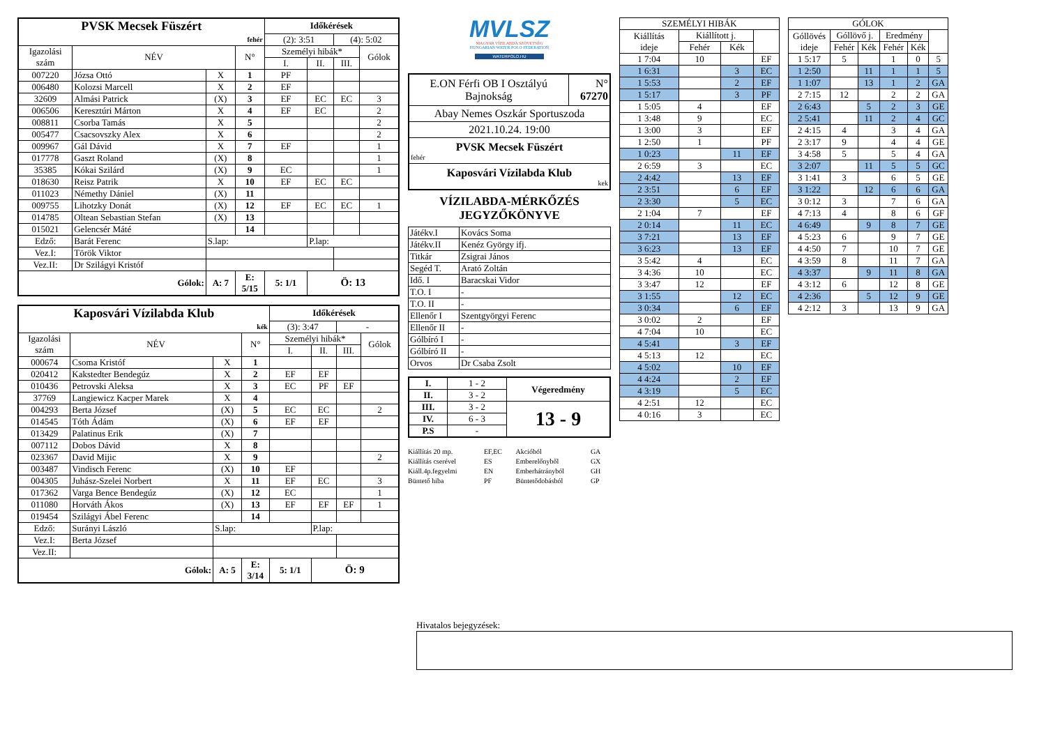| PVSK Mecsek Füszért | | | | Időkérések | | | |
| fehér | | | | (2): 3:51 | | (4): 5:02 | |
| Igazolási szám | NÉV | | N° | Személyi hibák* | | | Gólok |
| | | | | I. | II. | III. | |
| 007220 | Józsa Ottó | X | 1 | PF | | | |
| 006480 | Kolozsi Marcell | X | 2 | EF | | | |
| 32609 | Almási Patrick | (X) | 3 | EF | EC | EC | 3 |
| 006506 | Keresztúri Márton | X | 4 | EF | EC | | 2 |
| 008811 | Csorba Tamás | X | 5 | | | | 2 |
| 005477 | Csacsovszky Alex | X | 6 | | | | 2 |
| 009967 | Gál Dávid | X | 7 | EF | | | 1 |
| 017778 | Gaszt Roland | (X) | 8 | | | | 1 |
| 35385 | Kókai Szilárd | (X) | 9 | EC | | | 1 |
| 018630 | Reisz Patrik | X | 10 | EF | EC | EC | |
| 011023 | Némethy Dániel | (X) | 11 | | | | |
| 009755 | Lihotzky Donát | (X) | 12 | EF | EC | EC | 1 |
| 014785 | Oltean Sebastian Stefan | (X) | 13 | | | | |
| 015021 | Gelencsér Máté | | 14 | | | | |
| Edző: | Barát Ferenc | S.lap: | | | P.lap: | | |
| Vez.I: | Török Viktor | | | | | | |
| Vez.II: | Dr Szilágyi Kristóf | | | | | | |
| Gólok: | | A: 7 | E: 5/15 | 5: 1/1 | Ö: 13 | | |
| Kaposvári Vízilabda Klub | | | | Időkérések | | | |
| kék | | | | (3): 3:47 | | - | |
| Igazolási szám | NÉV | | N° | Személyi hibák* | | | Gólok |
| | | | | I. | II. | III. | |
| 000674 | Csoma Kristóf | X | 1 | | | | |
| 020412 | Kakstedter Bendegúz | X | 2 | EF | EF | | |
| 010436 | Petrovski Aleksa | X | 3 | EC | PF | EF | |
| 37769 | Langiewicz Kacper Marek | X | 4 | | | | |
| 004293 | Berta József | (X) | 5 | EC | EC | | 2 |
| 014545 | Tóth Ádám | (X) | 6 | EF | EF | | |
| 013429 | Palatinus Erik | (X) | 7 | | | | |
| 007112 | Dobos Dávid | X | 8 | | | | |
| 023367 | David Mijic | X | 9 | | | | 2 |
| 003487 | Vindisch Ferenc | (X) | 10 | EF | | | |
| 004305 | Juhász-Szelei Norbert | X | 11 | EF | EC | | 3 |
| 017362 | Varga Bence Bendegúz | (X) | 12 | EC | | | 1 |
| 011080 | Horváth Ákos | (X) | 13 | EF | EF | EF | 1 |
| 019454 | Szilágyi Ábel Ferenc | | 14 | | | | |
| Edző: | Surányi László | S.lap: | | | P.lap: | | |
| Vez.I: | Berta József | | | | | | |
| Vez.II: | | | | | | | |
| Gólok: | | A: 5 | E: 3/14 | 5: 1/1 | Ö: 9 | | |
MVLSZ
MAGYAR VÍZILABDA SZÖVETSÉG
HUNGARIAN WATER POLO FEDERATION
WATERPOLO.HU
| E.ON Férfi OB I Osztályú Bajnokság | N° 67270 |
| Abay Nemes Oszkár Sportuszoda | |
| 2021.10.24. 19:00 | |
| PVSK Mecsek Füszért fehér | |
| Kaposvári Vízilabda Klub kek | |
VÍZILABDA-MÉRKŐZÉS
JEGYZŐKÖNYVE
| Játékv.I | Kovács Soma |
| Játékv.II | Kenéz György ifj. |
| Titkár | Zsigrai János |
| Segéd T. | Arató Zoltán |
| Idő. I | Baracskai Vidor |
| T.O. I | - |
| T.O. II | - |
| Ellenőr I | Szentgyörgyi Ferenc |
| Ellenőr II | - |
| Gólbíró I | - |
| Gólbíró II | - |
| Orvos | Dr Csaba Zsolt |
| I. | 1 - 2 | Végeredmény |
| II. | 3 - 2 | |
| III. | 3 - 2 | 13 - 9 |
| IV. | 6 - 3 | |
| P.S | - | |
| Kiállítás 20 mp. | EF,EC | Akcióból | GA |
| Kiállítás cserével | ES | Emberelőnyből | GX |
| Kiáll.4p.fegyelmi | EN | Emberhátrányból | GH |
| Büntető hiba | PF | Büntetődobásból | GP |
| SZEMÉLYI HIBÁK | | | |
| --- | --- | --- | --- |
| Kiállítás ideje | Kiállított j. | | |
| | Fehér | Kék | |
| 1 7:04 | 10 | | EF |
| 1 6:31 | | 3 | EC |
| 1 5:53 | | 2 | EF |
| 1 5:17 | | 3 | PF |
| 1 5:05 | 4 | | EF |
| 1 3:48 | 9 | | EC |
| 1 3:00 | 3 | | EF |
| 1 2:50 | 1 | | PF |
| 1 0:23 | | 11 | EF |
| 2 6:59 | 3 | | EC |
| 2 4:42 | | 13 | EF |
| 2 3:51 | | 6 | EF |
| 2 3:30 | | 5 | EC |
| 2 1:04 | 7 | | EF |
| 2 0:14 | | 11 | EC |
| 3 7:21 | | 13 | EF |
| 3 6:23 | | 13 | EF |
| 3 5:42 | 4 | | EC |
| 3 4:36 | 10 | | EC |
| 3 3:47 | 12 | | EF |
| 3 1:55 | | 12 | EC |
| 3 0:34 | | 6 | EF |
| 3 0:02 | 2 | | EF |
| 4 7:04 | 10 | | EC |
| 4 5:41 | | 3 | EF |
| 4 5:13 | 12 | | EC |
| 4 5:02 | | 10 | EF |
| 4 4:24 | | 2 | EF |
| 4 3:19 | | 5 | EC |
| 4 2:51 | 12 | | EC |
| 4 0:16 | 3 | | EC |
| GÓLOK | | | | | |
| --- | --- | --- | --- | --- | --- |
| Góllövés ideje | Góllövő j. | | Eredmény | | |
| | Fehér | Kék | Fehér | Kék | |
| 1 5:17 | 5 | | 1 | 0 | 5 |
| 1 2:50 | | 11 | 1 | 1 | 5 |
| 1 1:07 | | 13 | 1 | 2 | GA |
| 2 7:15 | 12 | | 2 | 2 | GA |
| 2 6:43 | | 5 | 2 | 3 | GE |
| 2 5:41 | | 11 | 2 | 4 | GC |
| 2 4:15 | 4 | | 3 | 4 | GA |
| 2 3:17 | 9 | | 4 | 4 | GE |
| 3 4:58 | 5 | | 5 | 4 | GA |
| 3 2:07 | | 11 | 5 | 5 | GC |
| 3 1:41 | 3 | | 6 | 5 | GE |
| 3 1:22 | | 12 | 6 | 6 | GA |
| 3 0:12 | 3 | | 7 | 6 | GA |
| 4 7:13 | 4 | | 8 | 6 | GF |
| 4 6:49 | | 9 | 8 | 7 | GE |
| 4 5:23 | 6 | | 9 | 7 | GE |
| 4 4:50 | 7 | | 10 | 7 | GE |
| 4 3:59 | 8 | | 11 | 7 | GA |
| 4 3:37 | | 9 | 11 | 8 | GA |
| 4 3:12 | 6 | | 12 | 8 | GE |
| 4 2:36 | | 5 | 12 | 9 | GE |
| 4 2:12 | 3 | | 13 | 9 | GA |
Hivatalos bejegyzések: